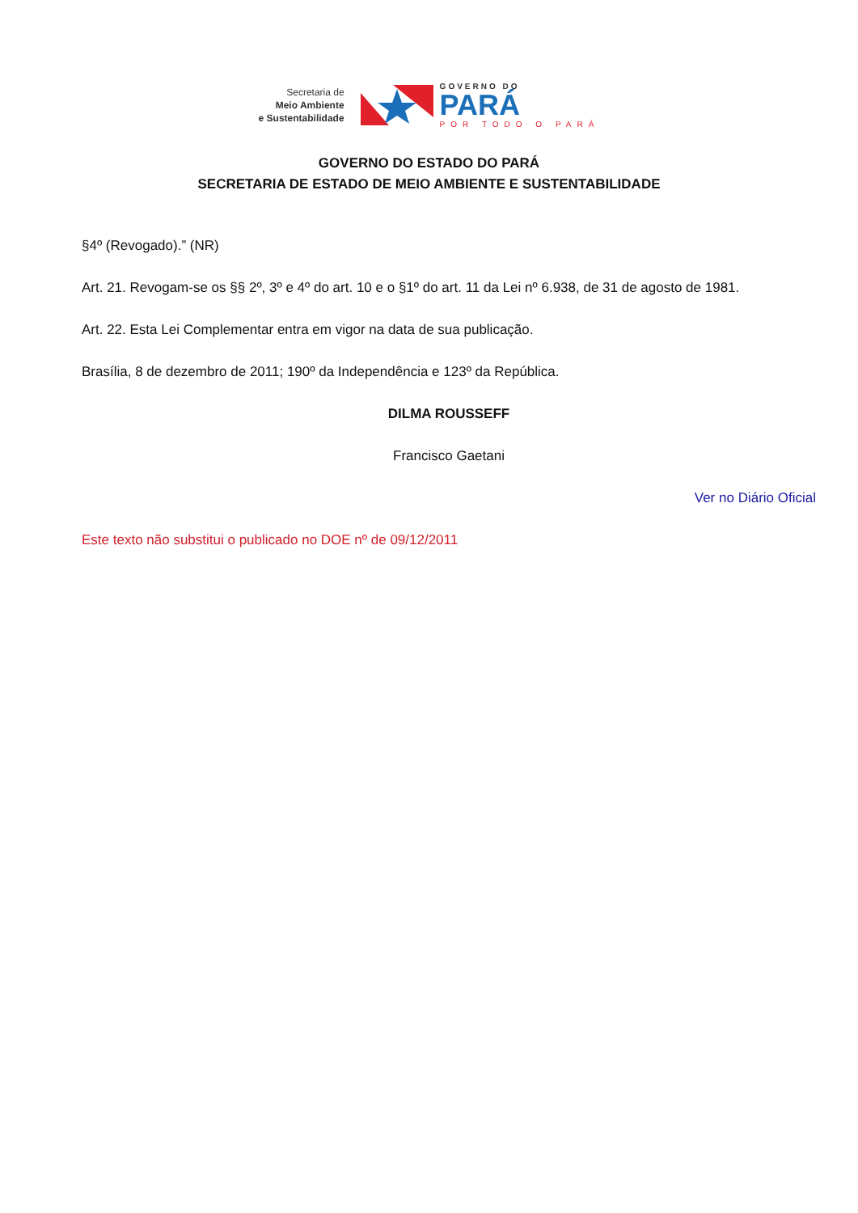Secretaria de
Meio Ambiente
e Sustentabilidade
GOVERNO DO
PARÁ
POR TODO O PARÁ
GOVERNO DO ESTADO DO PARÁ
SECRETARIA DE ESTADO DE MEIO AMBIENTE E SUSTENTABILIDADE
§4º (Revogado).” (NR)
Art. 21. Revogam-se os §§ 2º, 3º e 4º do art. 10 e o §1º do art. 11 da Lei nº 6.938, de 31 de agosto de 1981.
Art. 22. Esta Lei Complementar entra em vigor na data de sua publicação.
Brasília, 8 de dezembro de 2011; 190º da Independência e 123º da República.
DILMA ROUSSEFF
Francisco Gaetani
Ver no Diário Oficial
Este texto não substitui o publicado no DOE nº de 09/12/2011